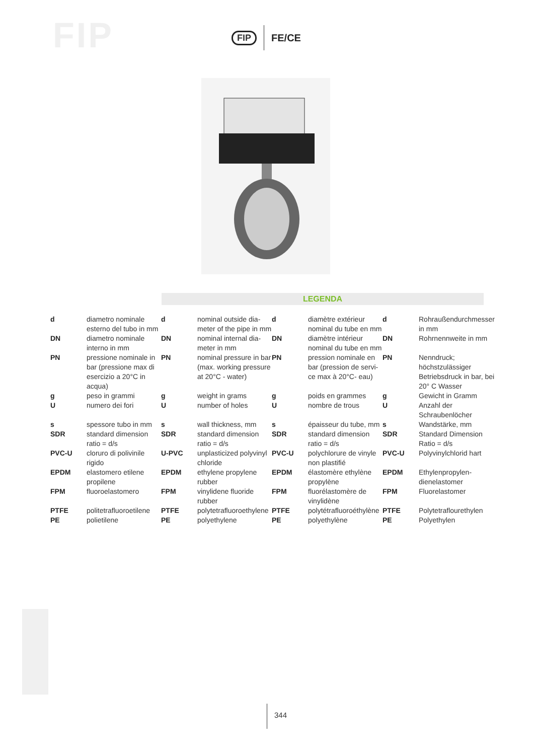FIP FIP FE/CE
LEGENDA
| d | diametro nominale esterno del tubo in mm | d | nominal outside dia-meter of the pipe in mm | d | diamètre extérieur nominal du tube en mm | d | Rohraußendurchmesser in mm |
| DN | diametro nominale interno in mm | DN | nominal internal dia-meter in mm | DN | diamètre intérieur nominal du tube en mm | DN | Rohrnennweite in mm |
| PN | pressione nominale in bar (pressione max di esercizio a 20°C in acqua) | PN | nominal pressure in bar (max. working pressure at 20°C - water) | PN | pression nominale en bar (pression de servi-ce max à 20°C- eau) | PN | Nenndruck; höchstzulässiger Betriebsdruck in bar, bei 20° C Wasser |
| g U | peso in grammi numero dei fori | g U | weight in grams number of holes | g U | poids en grammes nombre de trous | g U | Gewicht in Gramm Anzahl der Schraubenlöcher |
| s SDR | spessore tubo in mm standard dimension ratio = d/s | s SDR | wall thickness, mm standard dimension ratio = d/s | s SDR | épaisseur du tube, mm standard dimension ratio = d/s | s SDR | Wandstärke, mm Standard Dimension Ratio = d/s |
| PVC-U | cloruro di polivinile rigido | U-PVC | unplasticized polyvinyl chloride | PVC-U | polychlorure de vinyle non plastifié | PVC-U | Polyvinylchlorid hart |
| EPDM | elastomero etilene propilene | EPDM | ethylene propylene rubber | EPDM | élastomère ethylène propylène | EPDM | Ethylenpropylen-dienelastomer |
| FPM | fluoroelastomero | FPM | vinylidene fluoride rubber | FPM | fluorélastomère de vinylidène | FPM | Fluorelastomer |
| PTFE PE | politetrafluoroetilene polietilene | PTFE PE | polytetrafluoroethylene polyethylene | PTFE PE | polytétrafluoroéthylène polyethylène | PTFE PE | Polytetraflourethylen Polyethylen |
344